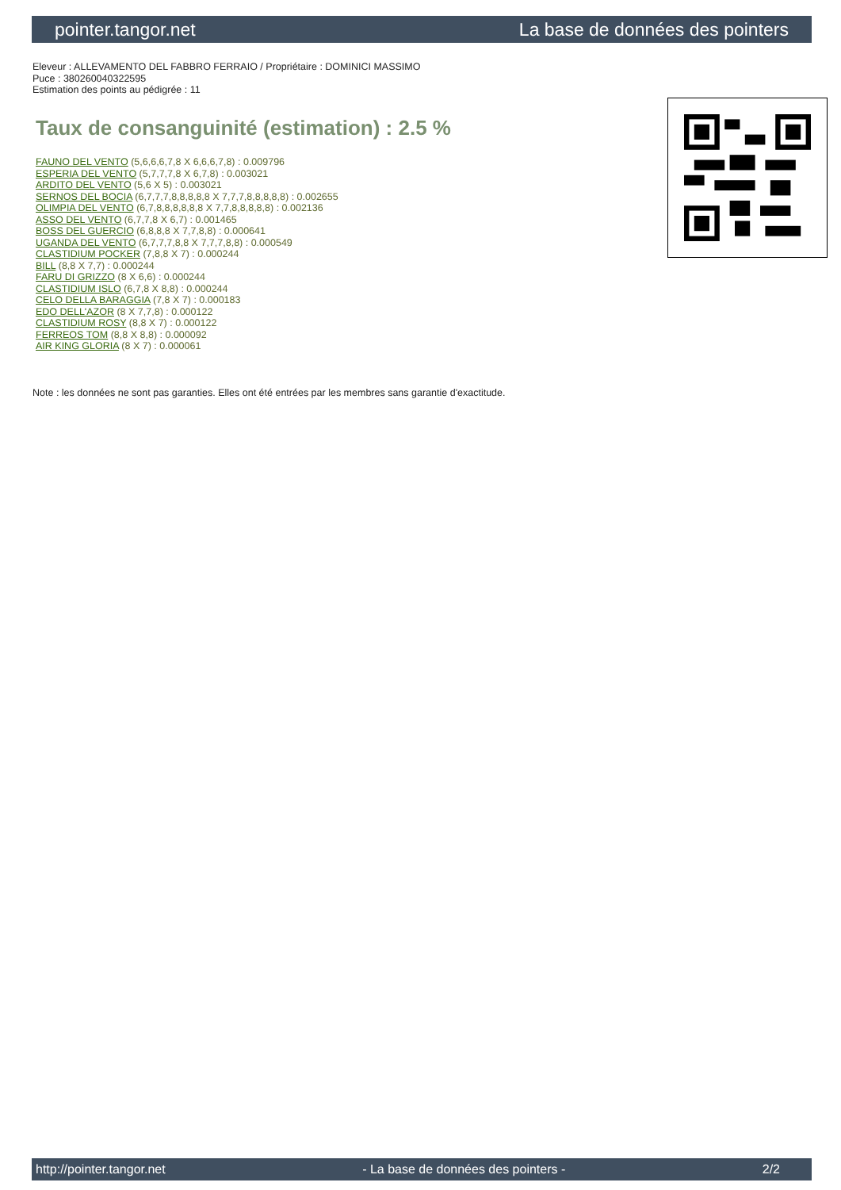pointer.tangor.net La base de données des pointers
Eleveur : ALLEVAMENTO DEL FABBRO FERRAIO / Propriétaire : DOMINICI MASSIMO
Puce : 380260040322595
Estimation des points au pédigrée : 11
Taux de consanguinité (estimation) : 2.5 %
FAUNO DEL VENTO (5,6,6,6,7,8 X 6,6,6,7,8) : 0.009796
ESPERIA DEL VENTO (5,7,7,7,8 X 6,7,8) : 0.003021
ARDITO DEL VENTO (5,6 X 5) : 0.003021
SERNOS DEL BOCIA (6,7,7,7,8,8,8,8,8 X 7,7,7,8,8,8,8,8) : 0.002655
OLIMPIA DEL VENTO (6,7,8,8,8,8,8,8 X 7,7,8,8,8,8,8) : 0.002136
ASSO DEL VENTO (6,7,7,8 X 6,7) : 0.001465
BOSS DEL GUERCIO (6,8,8,8 X 7,7,8,8) : 0.000641
UGANDA DEL VENTO (6,7,7,7,8,8 X 7,7,7,8,8) : 0.000549
CLASTIDIUM POCKER (7,8,8 X 7) : 0.000244
BILL (8,8 X 7,7) : 0.000244
FARU DI GRIZZO (8 X 6,6) : 0.000244
CLASTIDIUM ISLO (6,7,8 X 8,8) : 0.000244
CELO DELLA BARAGGIA (7,8 X 7) : 0.000183
EDO DELL'AZOR (8 X 7,7,8) : 0.000122
CLASTIDIUM ROSY (8,8 X 7) : 0.000122
FERREOS TOM (8,8 X 8,8) : 0.000092
AIR KING GLORIA (8 X 7) : 0.000061
Note : les données ne sont pas garanties. Elles ont été entrées par les membres sans garantie d'exactitude.
http://pointer.tangor.net - La base de données des pointers - 2/2